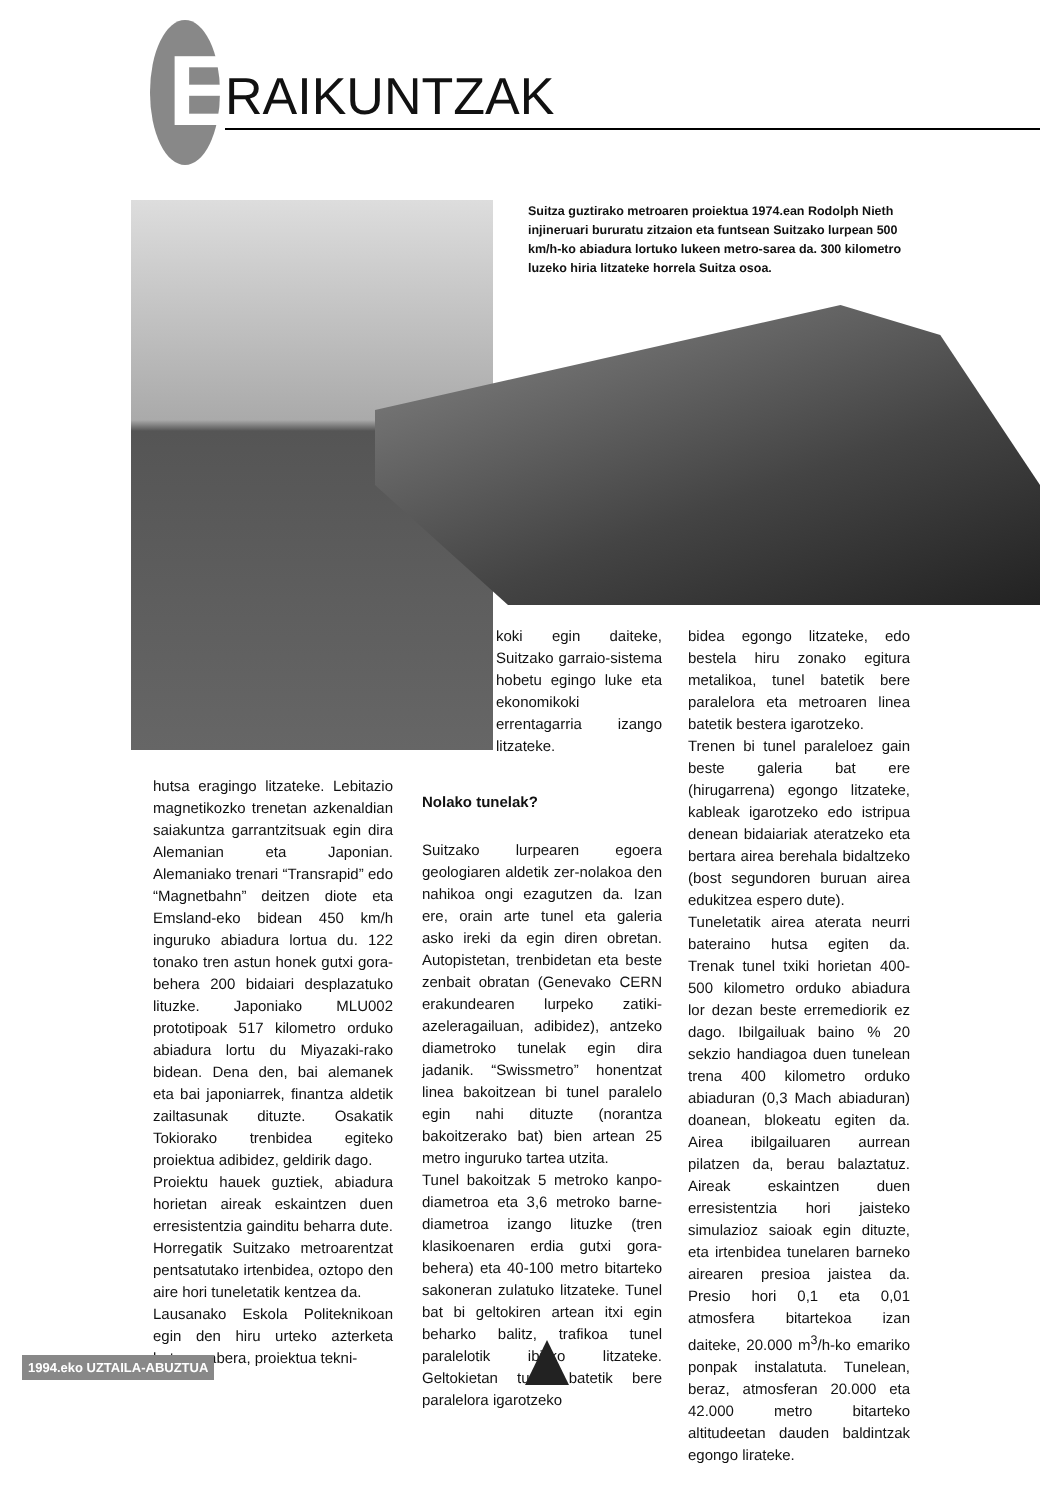E RAIKUNTZAK
Suitza guztirako metroaren proiektua 1974.ean Rodolph Nieth injineruari bururatu zitzaion eta funtsean Suitzako lurpean 500 km/h-ko abiadura lortuko lukeen metro-sarea da. 300 kilometro luzeko hiria litzateke horrela Suitza osoa.
hutsa eragingo litzateke. Lebitazio magnetikozko trenetan azkenaldian saiakuntza garrantzitsuak egin dira Alemanian eta Japonian. Alemaniako trenari “Transrapid” edo “Magnetbahn” deitzen diote eta Emsland-eko bidean 450 km/h inguruko abiadura lortua du. 122 tonako tren astun honek gutxi gora-behera 200 bidaiari desplazatuko lituzke. Japoniako MLU002 prototipoak 517 kilometro orduko abiadura lortu du Miyazaki-rako bidean. Dena den, bai alemanek eta bai japoniarrek, finantza aldetik zailtasunak dituzte. Osakatik Tokiorako trenbidea egiteko proiektua adibidez, geldirik dago.
Proiektu hauek guztiek, abiadura horietan aireak eskaintzen duen erresistentzia gainditu beharra dute. Horregatik Suitzako metroarentzat pentsatutako irtenbidea, oztopo den aire hori tuneletatik kentzea da.
Lausanako Eskola Politeknikoan egin den hiru urteko azterketa baten arabera, proiektua tekni-
koki egin daiteke, Suitzako garraio-sistema hobetu egingo luke eta ekonomikoki errentagarria izango litzateke.
Nolako tunelak?
Suitzako lurpearen egoera geologiaren aldetik zer-nolakoa den nahikoa ongi ezagutzen da. Izan ere, orain arte tunel eta galeria asko ireki da egin diren obretan. Autopistetan, trenbidetan eta beste zenbait obratan (Genevako CERN erakundearen lurpeko zatiki-azeleragailuan, adibidez), antzeko diametroko tunelak egin dira jadanik. “Swissmetro” honentzat linea bakoitzean bi tunel paralelo egin nahi dituzte (norantza bakoitzerako bat) bien artean 25 metro inguruko tartea utzita.
Tunel bakoitzak 5 metroko kanpo-diametroa eta 3,6 metroko barne-diametroa izango lituzke (tren klasikoenaren erdia gutxi gora-behera) eta 40-100 metro bitarteko sakoneran zulatuko litzateke. Tunel bat bi geltokiren artean itxi egin beharko balitz, trafikoa tunel paralelotik ibiliko litzateke. Geltokietan tunel batetik bere paralelora igarotzeko
bidea egongo litzateke, edo bestela hiru zonako egitura metalikoa, tunel batetik bere paralelora eta metroaren linea batetik bestera igarotzeko.
Trenen bi tunel paraleloez gain beste galeria bat ere (hirugarrena) egongo litzateke, kableak igarotzeko edo istripua denean bidaiariak ateratzeko eta bertara airea berehala bidaltzeko (bost segundoren buruan airea edukitzea espero dute).
Tuneletatik airea aterata neurri bateraino hutsa egiten da. Trenak tunel txiki horietan 400-500 kilometro orduko abiadura lor dezan beste erremediorik ez dago. Ibilgailuak baino % 20 sekzio handiagoa duen tunelean trena 400 kilometro orduko abiaduran (0,3 Mach abiaduran) doanean, blokeatu egiten da. Airea ibilgailuaren aurrean pilatzen da, berau balaztatuz. Aireak eskaintzen duen erresistentzia hori jaisteko simulazioz saioak egin dituzte, eta irtenbidea tunelaren barneko airearen presioa jaistea da. Presio hori 0,1 eta 0,01 atmosfera bitartekoa izan daiteke, 20.000 m<sup>3</sup>/h-ko emariko ponpak instalatuta. Tunelean, beraz, atmosferan 20.000 eta 42.000 metro bitarteko altitudeetan dauden baldintzak egongo lirateke.
1994.eko UZTAILA-ABUZTUA